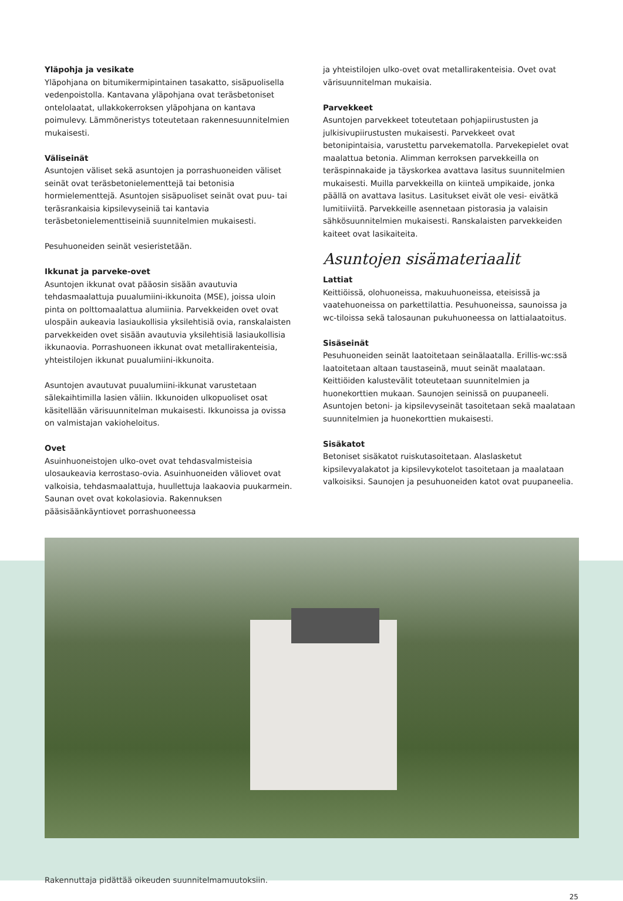Yläpohja ja vesikate
Yläpohjana on bitumikermipintainen tasakatto, sisäpuolisella vedenpoistolla. Kantavana yläpohjana ovat teräsbetoniset ontelolaatat, ullakkokerroksen yläpohjana on kantava poimulevy. Lämmöneristys toteutetaan rakennesuunnitelmien mukaisesti.
Väliseinät
Asuntojen väliset sekä asuntojen ja porrashuoneiden väliset seinät ovat teräsbetonielementtejä tai betonisia hormielementtejä. Asuntojen sisäpuoliset seinät ovat puu- tai teräsrankaisia kipsilevyseiniä tai kantavia teräsbetonielementtiseiniä suunnitelmien mukaisesti.
Pesuhuoneiden seinät vesieristetään.
Ikkunat ja parveke-ovet
Asuntojen ikkunat ovat pääosin sisään avautuvia tehdasmaalattuja puualumiini-ikkunoita (MSE), joissa uloin pinta on polttomaalattua alumiinia. Parvekkeiden ovet ovat ulospäin aukeavia lasiaukollisia yksilehtisiä ovia, ranskalaisten parvekkeiden ovet sisään avautuvia yksilehtisiä lasiaukollisia ikkunaovia. Porrashuoneen ikkunat ovat metallirakenteisia, yhteistilojen ikkunat puualumiini-ikkunoita.
Asuntojen avautuvat puualumiini-ikkunat varustetaan sälekaihtimilla lasien väliin. Ikkunoiden ulkopuoliset osat käsitellään värisuunnitelman mukaisesti. Ikkunoissa ja ovissa on valmistajan vakioheloitus.
Ovet
Asuinhuoneistojen ulko-ovet ovat tehdasvalmisteisia ulosaukeavia kerrostaso-ovia. Asuinhuoneiden väliovet ovat valkoisia, tehdasmaalattuja, huullettuja laakaovia puukarmein. Saunan ovet ovat kokolasiovia. Rakennuksen pääsisäänkäyntiovet porrashuoneessa
ja yhteistilojen ulko-ovet ovat metallirakenteisia. Ovet ovat värisuunnitelman mukaisia.
Parvekkeet
Asuntojen parvekkeet toteutetaan pohjapiirustusten ja julkisivupiirustusten mukaisesti. Parvekkeet ovat betonipintaisia, varustettu parvekematolla. Parvekepielet ovat maalattua betonia. Alimman kerroksen parvekkeilla on teräspinnakaide ja täyskorkea avattava lasitus suunnitelmien mukaisesti. Muilla parvekkeilla on kiinteä umpikaide, jonka päällä on avattava lasitus. Lasitukset eivät ole vesi- eivätkä lumitiiviitä. Parvekkeille asennetaan pistorasia ja valaisin sähkösuunnitelmien mukaisesti. Ranskalaisten parvekkeiden kaiteet ovat lasikaiteita.
Asuntojen sisämateriaalit
Lattiat
Keittiöissä, olohuoneissa, makuuhuoneissa, eteisissä ja vaatehuoneissa on parkettilattia. Pesuhuoneissa, saunoissa ja wc-tiloissa sekä talosaunan pukuhuoneessa on lattialaatoitus.
Sisäseinät
Pesuhuoneiden seinät laatoitetaan seinälaatalla. Erillis-wc:ssä laatoitetaan altaan taustaseinä, muut seinät maalataan. Keittiöiden kalustevälit toteutetaan suunnitelmien ja huonekorttien mukaan. Saunojen seinissä on puupaneeli. Asuntojen betoni- ja kipsilevyseinät tasoitetaan sekä maalataan suunnitelmien ja huonekorttien mukaisesti.
Sisäkatot
Betoniset sisäkatot ruiskutasoitetaan. Alaslasketut kipsilevyalakatot ja kipsilevykotelot tasoitetaan ja maalataan valkoisiksi. Saunojen ja pesuhuoneiden katot ovat puupaneelia.
Rakennuttaja pidättää oikeuden suunnitelmamuutoksiin.
25